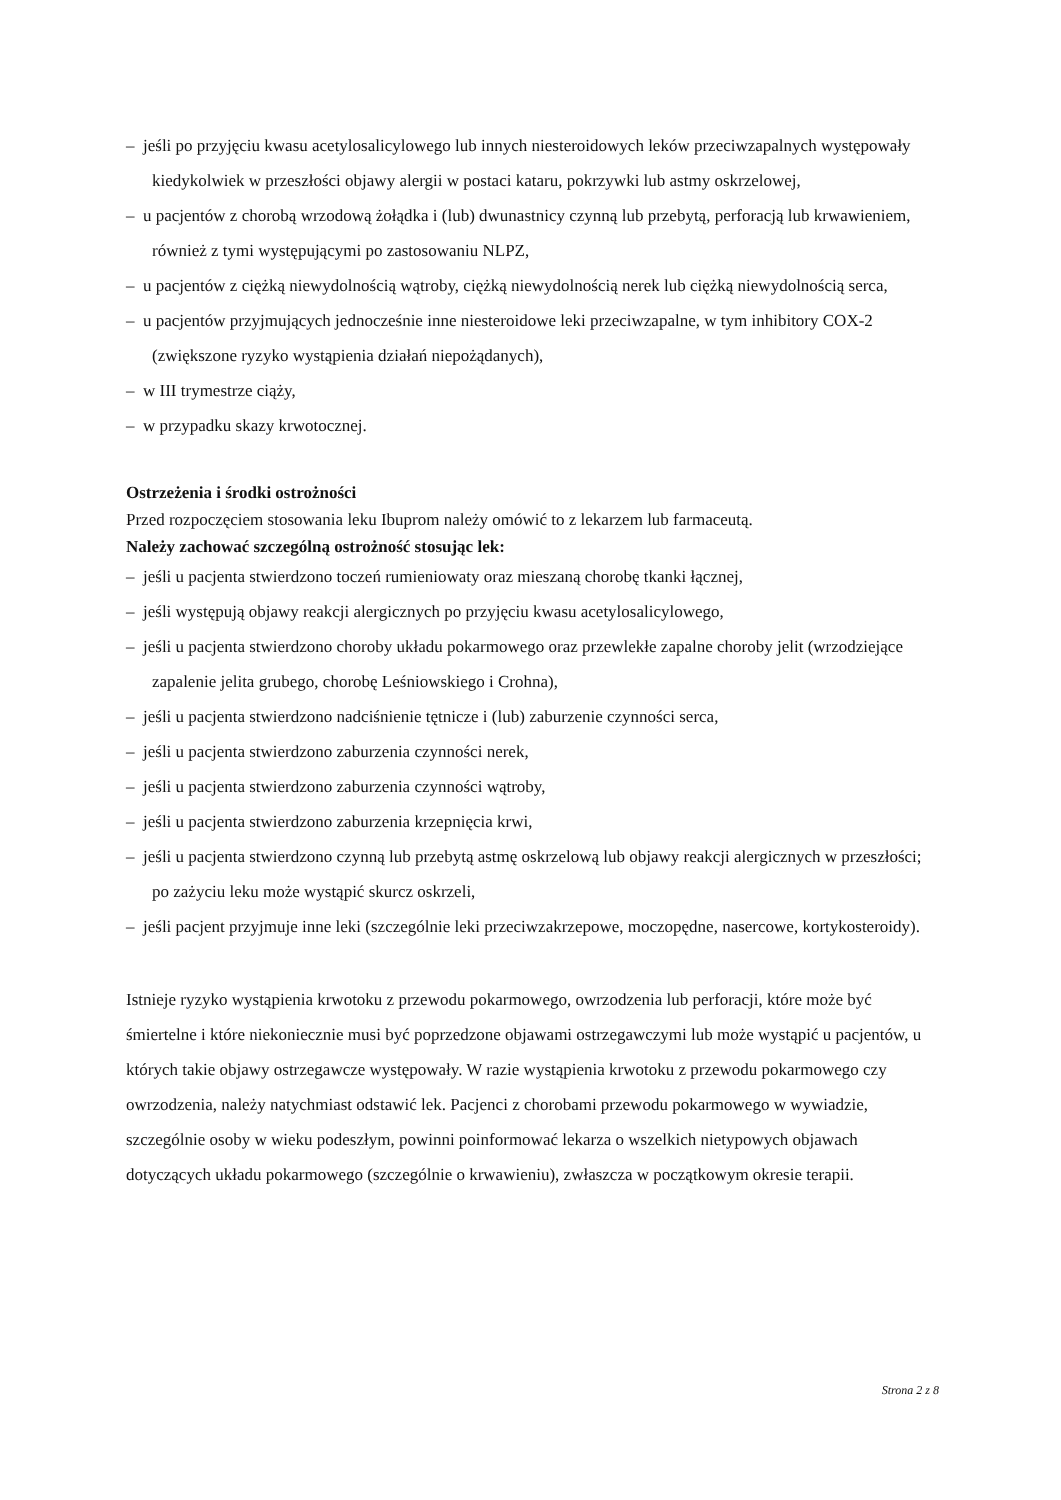– jeśli po przyjęciu kwasu acetylosalicylowego lub innych niesteroidowych leków przeciwzapalnych występowały kiedykolwiek w przeszłości objawy alergii w postaci kataru, pokrzywki lub astmy oskrzelowej,
– u pacjentów z chorobą wrzodową żołądka i (lub) dwunastnicy czynną lub przebytą, perforacją lub krwawieniem, również z tymi występującymi po zastosowaniu NLPZ,
– u pacjentów z ciężką niewydolnością wątroby, ciężką niewydolnością nerek lub ciężką niewydolnością serca,
– u pacjentów przyjmujących jednocześnie inne niesteroidowe leki przeciwzapalne, w tym inhibitory COX-2 (zwiększone ryzyko wystąpienia działań niepożądanych),
– w III trymestrze ciąży,
– w przypadku skazy krwotocznej.
Ostrzeżenia i środki ostrożności
Przed rozpoczęciem stosowania leku Ibuprom należy omówić to z lekarzem lub farmaceutą.
Należy zachować szczególną ostrożność stosując lek:
– jeśli u pacjenta stwierdzono toczeń rumieniowaty oraz mieszaną chorobę tkanki łącznej,
– jeśli występują objawy reakcji alergicznych po przyjęciu kwasu acetylosalicylowego,
– jeśli u pacjenta stwierdzono choroby układu pokarmowego oraz przewlekłe zapalne choroby jelit (wrzodziejące zapalenie jelita grubego, chorobę Leśniowskiego i Crohna),
– jeśli u pacjenta stwierdzono nadciśnienie tętnicze i (lub) zaburzenie czynności serca,
– jeśli u pacjenta stwierdzono zaburzenia czynności nerek,
– jeśli u pacjenta stwierdzono zaburzenia czynności wątroby,
– jeśli u pacjenta stwierdzono zaburzenia krzepnięcia krwi,
– jeśli u pacjenta stwierdzono czynną lub przebytą astmę oskrzelową lub objawy reakcji alergicznych w przeszłości; po zażyciu leku może wystąpić skurcz oskrzeli,
– jeśli pacjent przyjmuje inne leki (szczególnie leki przeciwzakrzepowe, moczopędne, nasercowe, kortykosteroidy).
Istnieje ryzyko wystąpienia krwotoku z przewodu pokarmowego, owrzodzenia lub perforacji, które może być śmiertelne i które niekoniecznie musi być poprzedzone objawami ostrzegawczymi lub może wystąpić u pacjentów, u których takie objawy ostrzegawcze występowały. W razie wystąpienia krwotoku z przewodu pokarmowego czy owrzodzenia, należy natychmiast odstawić lek. Pacjenci z chorobami przewodu pokarmowego w wywiadzie, szczególnie osoby w wieku podeszłym, powinni poinformować lekarza o wszelkich nietypowych objawach dotyczących układu pokarmowego (szczególnie o krwawieniu), zwłaszcza w początkowym okresie terapii.
Strona 2 z 8